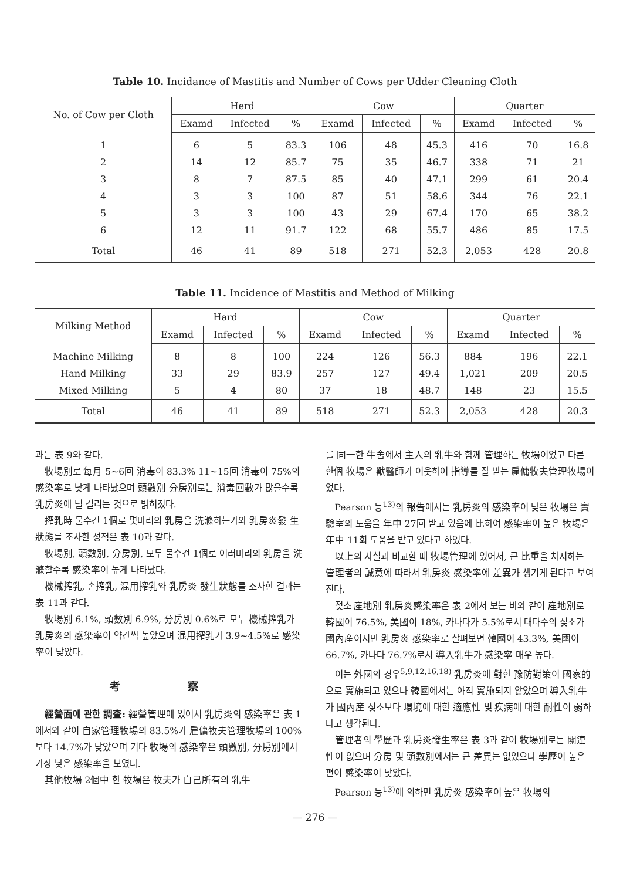Table 10. Incidance of Mastitis and Number of Cows per Udder Cleaning Cloth
| No. of Cow per Cloth | Herd | | | Cow | | | Quarter | | |
| --- | --- | --- | --- | --- | --- | --- | --- | --- | --- |
| | Examd | Infected | % | Examd | Infected | % | Examd | Infected | % |
| 1 | 6 | 5 | 83.3 | 106 | 48 | 45.3 | 416 | 70 | 16.8 |
| 2 | 14 | 12 | 85.7 | 75 | 35 | 46.7 | 338 | 71 | 21 |
| 3 | 8 | 7 | 87.5 | 85 | 40 | 47.1 | 299 | 61 | 20.4 |
| 4 | 3 | 3 | 100 | 87 | 51 | 58.6 | 344 | 76 | 22.1 |
| 5 | 3 | 3 | 100 | 43 | 29 | 67.4 | 170 | 65 | 38.2 |
| 6 | 12 | 11 | 91.7 | 122 | 68 | 55.7 | 486 | 85 | 17.5 |
| Total | 46 | 41 | 89 | 518 | 271 | 52.3 | 2,053 | 428 | 20.8 |
Table 11. Incidence of Mastitis and Method of Milking
| Milking Method | Hard | | | Cow | | | Quarter | | |
| --- | --- | --- | --- | --- | --- | --- | --- | --- | --- |
| | Examd | Infected | % | Examd | Infected | % | Examd | Infected | % |
| Machine Milking | 8 | 8 | 100 | 224 | 126 | 56.3 | 884 | 196 | 22.1 |
| Hand Milking | 33 | 29 | 83.9 | 257 | 127 | 49.4 | 1,021 | 209 | 20.5 |
| Mixed Milking | 5 | 4 | 80 | 37 | 18 | 48.7 | 148 | 23 | 15.5 |
| Total | 46 | 41 | 89 | 518 | 271 | 52.3 | 2,053 | 428 | 20.3 |
과는 表 9와 같다.
牧場別로 每月 5~6回 消毒이 83.3% 11~15回 消毒이 75%의 感染率로 낮게 나타났으며 頭數別 分房別로는 消毒回數가 많을수록 乳房炎에 덜 걸리는 것으로 밝혀졌다.
搾乳時 물수건 1個로 몇마리의 乳房을 洗滌하는가와 乳房炎發 生狀態를 조사한 성적은 表 10과 같다.
牧場別, 頭數別, 分房別, 모두 물수건 1個로 여러마리의 乳房을 洗滌할수록 感染率이 높게 나타났다.
機械搾乳, 손搾乳, 混用搾乳와 乳房炎 發生狀態를 조사한 결과는 表 11과 같다.
牧場別 6.1%, 頭數別 6.9%, 分房別 0.6%로 모두 機械搾乳가 乳房炎의 感染率이 약간씩 높았으며 混用搾乳가 3.9~4.5%로 感染率이 낮았다.
考 察
經營面에 관한 調査: 經營管理에 있어서 乳房炎의 感染率은 表 1에서와 같이 自家管理牧場의 83.5%가 雇傭牧夫管理牧場의 100%보다 14.7%가 낮았으며 기타 牧場의 感染率은 頭數別, 分房別에서 가장 낮은 感染率을 보였다.
其他牧場 2個中 한 牧場은 牧夫가 自己所有의 乳牛
를 同一한 牛舍에서 主人의 乳牛와 함께 管理하는 牧場이었고 다른 한個 牧場은 獸醫師가 이웃하여 指導를 잘 받는 雇傭牧夫管理牧場이었다.
Pearson 등<sup>13)</sup>의 報告에서는 乳房炎의 感染率이 낮은 牧場은 實驗室의 도움을 年中 27回 받고 있음에 比하여 感染率이 높은 牧場은 年中 11회 도움을 받고 있다고 하였다.
以上의 사실과 비교할 때 牧場管理에 있어서, 큰 比重을 차지하는 管理者의 誠意에 따라서 乳房炎 感染率에 差異가 생기게 된다고 보여진다.
젖소 産地別 乳房炎感染率은 表 2에서 보는 바와 같이 産地別로 韓國이 76.5%, 美國이 18%, 카나다가 5.5%로서 대다수의 젖소가 國內産이지만 乳房炎 感染率로 살펴보면 韓國이 43.3%, 美國이 66.7%, 카나다 76.7%로서 導入乳牛가 感染率 매우 높다.
이는 外國의 경우<sup>5,9,12,16,18)</sup> 乳房炎에 對한 豫防對策이 國家的으로 實施되고 있으나 韓國에서는 아직 實施되지 않았으며 導入乳牛가 國內産 젖소보다 環境에 대한 適應性 및 疾病에 대한 耐性이 弱하다고 생각된다.
管理者의 學歷과 乳房炎發生率은 表 3과 같이 牧場別로는 關連性이 없으며 分房 및 頭數別에서는 큰 差異는 없었으나 學歷이 높은 편이 感染率이 낮았다.
Pearson 등<sup>13)</sup>에 의하면 乳房炎 感染率이 높은 牧場의
— 276 —